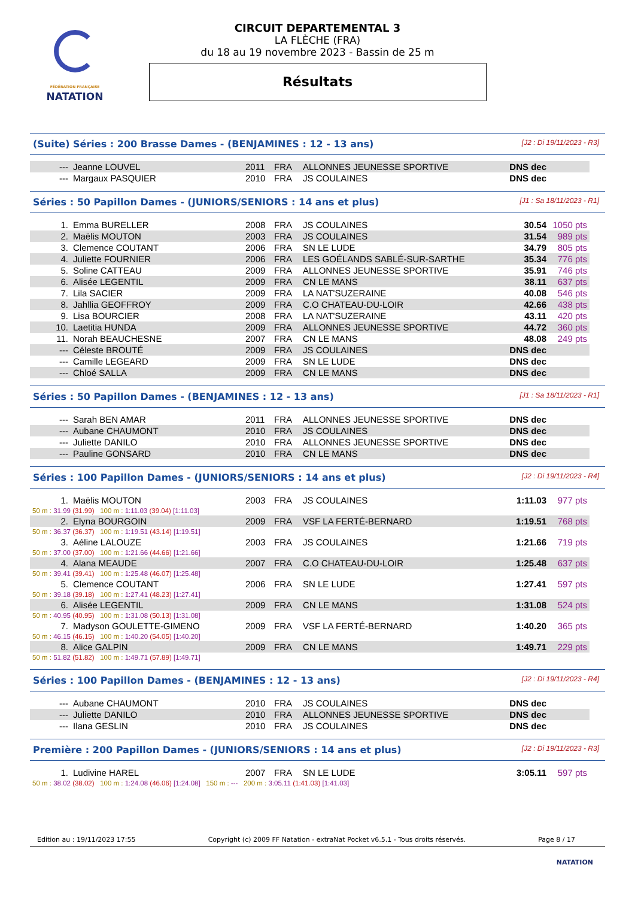FÉDÉRATION FRANÇAISE
NATATION
CIRCUIT DEPARTEMENTAL 3
LA FLÈCHE (FRA)
du 18 au 19 novembre 2023 - Bassin de 25 m
Résultats
(Suite) Séries : 200 Brasse Dames - (BENJAMINES : 12 - 13 ans) [J2 : Di 19/11/2023 - R3]
| --- | Jeanne LOUVEL | 2011 | FRA | ALLONNES JEUNESSE SPORTIVE | DNS dec | |
| --- | Margaux PASQUIER | 2010 | FRA | JS COULAINES | DNS dec | |
Séries : 50 Papillon Dames - (JUNIORS/SENIORS : 14 ans et plus) [J1 : Sa 18/11/2023 - R1]
| 1. | Emma BURELLER | 2008 | FRA | JS COULAINES | 30.54 | 1050 pts |
| 2. | Maëlis MOUTON | 2003 | FRA | JS COULAINES | 31.54 | 989 pts |
| 3. | Clemence COUTANT | 2006 | FRA | SN LE LUDE | 34.79 | 805 pts |
| 4. | Juliette FOURNIER | 2006 | FRA | LES GOÉLANDS SABLÉ-SUR-SARTHE | 35.34 | 776 pts |
| 5. | Soline CATTEAU | 2009 | FRA | ALLONNES JEUNESSE SPORTIVE | 35.91 | 746 pts |
| 6. | Alisée LEGENTIL | 2009 | FRA | CN LE MANS | 38.11 | 637 pts |
| 7. | Lila SACIER | 2009 | FRA | LA NAT'SUZERAINE | 40.08 | 546 pts |
| 8. | Jahllia GEOFFROY | 2009 | FRA | C.O CHATEAU-DU-LOIR | 42.66 | 438 pts |
| 9. | Lisa BOURCIER | 2008 | FRA | LA NAT'SUZERAINE | 43.11 | 420 pts |
| 10. | Laetitia HUNDA | 2009 | FRA | ALLONNES JEUNESSE SPORTIVE | 44.72 | 360 pts |
| 11. | Norah BEAUCHESNE | 2007 | FRA | CN LE MANS | 48.08 | 249 pts |
| --- | Céleste BROUTÉ | 2009 | FRA | JS COULAINES | DNS dec | |
| --- | Camille LEGEARD | 2009 | FRA | SN LE LUDE | DNS dec | |
| --- | Chloé SALLA | 2009 | FRA | CN LE MANS | DNS dec | |
Séries : 50 Papillon Dames - (BENJAMINES : 12 - 13 ans) [J1 : Sa 18/11/2023 - R1]
| --- | Sarah BEN AMAR | 2011 | FRA | ALLONNES JEUNESSE SPORTIVE | DNS dec | |
| --- | Aubane CHAUMONT | 2010 | FRA | JS COULAINES | DNS dec | |
| --- | Juliette DANILO | 2010 | FRA | ALLONNES JEUNESSE SPORTIVE | DNS dec | |
| --- | Pauline GONSARD | 2010 | FRA | CN LE MANS | DNS dec | |
Séries : 100 Papillon Dames - (JUNIORS/SENIORS : 14 ans et plus) [J2 : Di 19/11/2023 - R4]
| 1. | Maëlis MOUTON | 2003 | FRA | JS COULAINES | 1:11.03 | 977 pts |
| 50 m : 31.99 (31.99) 100 m : 1:11.03 (39.04) [1:11.03] | | | | | | |
| 2. | Elyna BOURGOIN | 2009 | FRA | VSF LA FERTÉ-BERNARD | 1:19.51 | 768 pts |
| 50 m : 36.37 (36.37) 100 m : 1:19.51 (43.14) [1:19.51] | | | | | | |
| 3. | Aéline LALOUZE | 2003 | FRA | JS COULAINES | 1:21.66 | 719 pts |
| 50 m : 37.00 (37.00) 100 m : 1:21.66 (44.66) [1:21.66] | | | | | | |
| 4. | Alana MEAUDE | 2007 | FRA | C.O CHATEAU-DU-LOIR | 1:25.48 | 637 pts |
| 50 m : 39.41 (39.41) 100 m : 1:25.48 (46.07) [1:25.48] | | | | | | |
| 5. | Clemence COUTANT | 2006 | FRA | SN LE LUDE | 1:27.41 | 597 pts |
| 50 m : 39.18 (39.18) 100 m : 1:27.41 (48.23) [1:27.41] | | | | | | |
| 6. | Alisée LEGENTIL | 2009 | FRA | CN LE MANS | 1:31.08 | 524 pts |
| 50 m : 40.95 (40.95) 100 m : 1:31.08 (50.13) [1:31.08] | | | | | | |
| 7. | Madyson GOULETTE-GIMENO | 2009 | FRA | VSF LA FERTÉ-BERNARD | 1:40.20 | 365 pts |
| 50 m : 46.15 (46.15) 100 m : 1:40.20 (54.05) [1:40.20] | | | | | | |
| 8. | Alice GALPIN | 2009 | FRA | CN LE MANS | 1:49.71 | 229 pts |
| 50 m : 51.82 (51.82) 100 m : 1:49.71 (57.89) [1:49.71] | | | | | | |
Séries : 100 Papillon Dames - (BENJAMINES : 12 - 13 ans) [J2 : Di 19/11/2023 - R4]
| --- | Aubane CHAUMONT | 2010 | FRA | JS COULAINES | DNS dec | |
| --- | Juliette DANILO | 2010 | FRA | ALLONNES JEUNESSE SPORTIVE | DNS dec | |
| --- | Ilana GESLIN | 2010 | FRA | JS COULAINES | DNS dec | |
Première : 200 Papillon Dames - (JUNIORS/SENIORS : 14 ans et plus) [J2 : Di 19/11/2023 - R3]
| 1. | Ludivine HAREL | 2007 | FRA | SN LE LUDE | 3:05.11 | 597 pts |
| 50 m : 38.02 (38.02) 100 m : 1:24.08 (46.06) [1:24.08] 150 m : --- 200 m : 3:05.11 (1:41.03) [1:41.03] | | | | | | |
Edition au : 19/11/2023 17:55 Copyright (c) 2009 FF Natation - extraNat Pocket v6.5.1 - Tous droits réservés. Page 8 / 17
NATATION